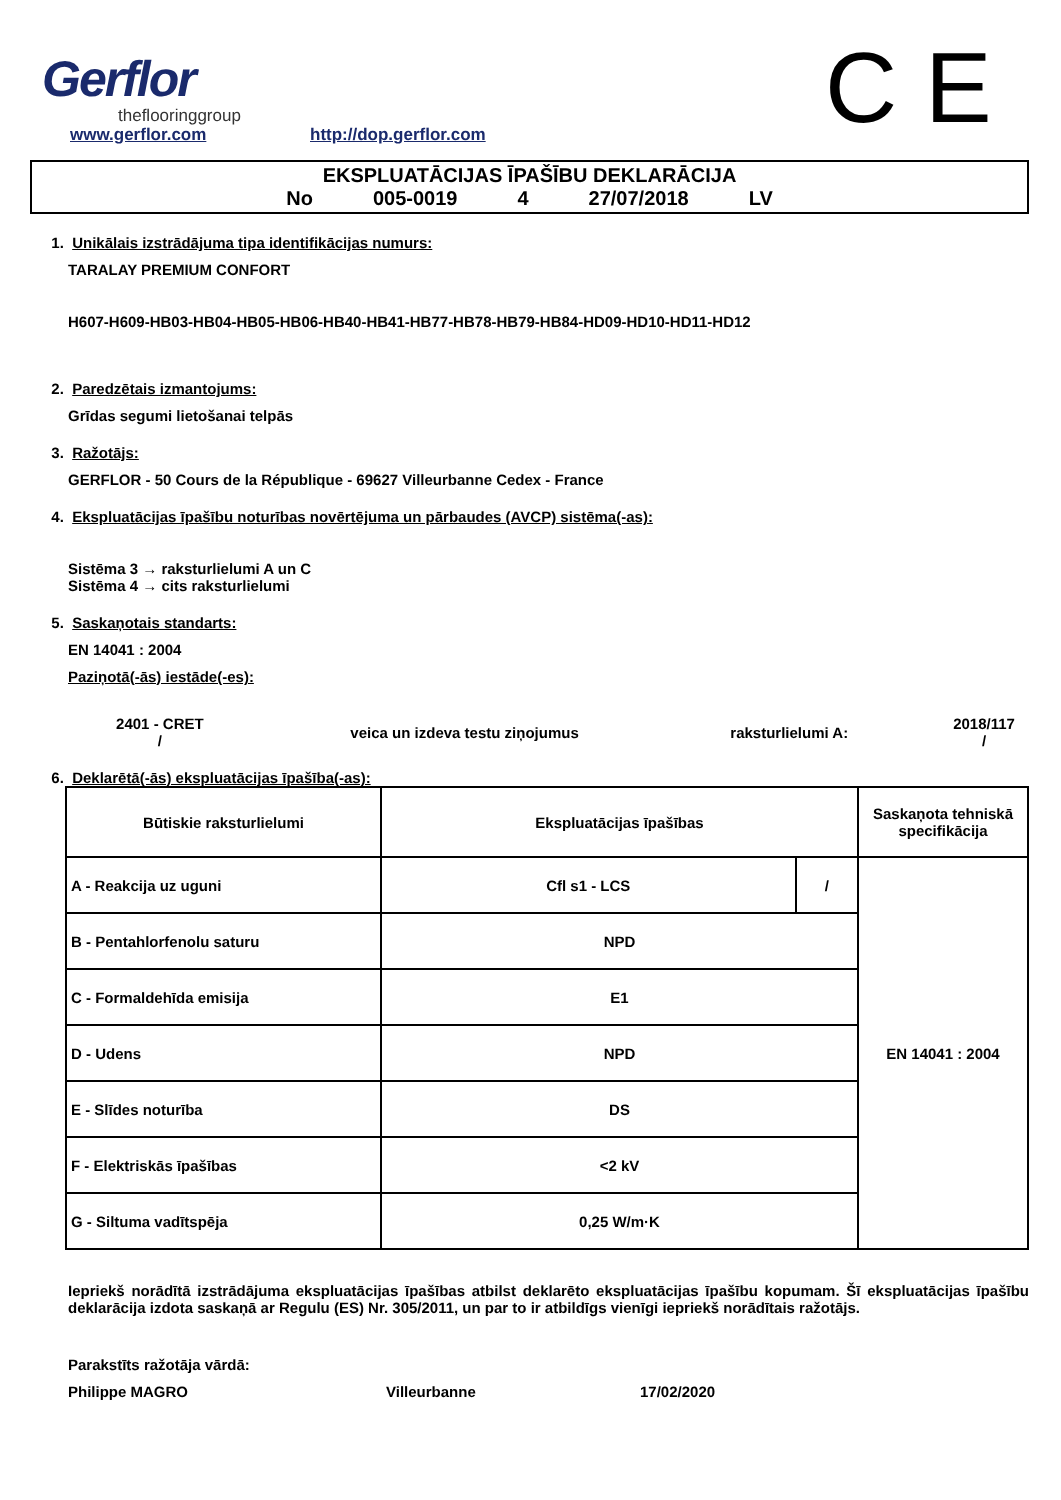Gerflor
theflooringgroup
www.gerflor.com http://dop.gerflor.com C E
EKSPLUATĀCIJAS ĪPAŠĪBU DEKLARĀCIJA
No 005-0019 4 27/07/2018 LV
1. Unikālais izstrādājuma tipa identifikācijas numurs:
TARALAY PREMIUM CONFORT
H607-H609-HB03-HB04-HB05-HB06-HB40-HB41-HB77-HB78-HB79-HB84-HD09-HD10-HD11-HD12
2. Paredzētais izmantojums:
Grīdas segumi lietošanai telpās
3. Ražotājs:
GERFLOR - 50 Cours de la République - 69627 Villeurbanne Cedex - France
4. Ekspluatācijas īpašību noturības novērtējuma un pārbaudes (AVCP) sistēma(-as):
Sistēma 3 → raksturlielumi A un C
Sistēma 4 → cits raksturlielumi
5. Saskaņotais standarts:
EN 14041 : 2004
Paziņotā(-ās) iestāde(-es):
2401 - CRET
/
veica un izdeva testu ziņojumus raksturlielumi A:
2018/117
/
6. Deklarētā(-ās) ekspluatācijas īpašība(-as):
| Būtiskie raksturlielumi | Ekspluatācijas īpašības | | Saskaņota tehniskā specifikācija |
| A - Reakcija uz uguni | Cfl s1 - LCS | / | EN 14041 : 2004 |
| B - Pentahlorfenolu saturu | NPD | | |
| C - Formaldehīda emisija | E1 | | |
| D - Udens | NPD | | |
| E - Slīdes noturība | DS | | |
| F - Elektriskās īpašības | <2 kV | | |
| G - Siltuma vadītspēja | 0,25 W/m·K | | |
Iepriekš norādītā izstrādājuma ekspluatācijas īpašības atbilst deklarēto ekspluatācijas īpašību kopumam. Šī ekspluatācijas īpašību deklarācija izdota saskaņā ar Regulu (ES) Nr. 305/2011, un par to ir atbildīgs vienīgi iepriekš norādītais ražotājs.
Parakstīts ražotāja vārdā:
Philippe MAGRO Villeurbanne 17/02/2020